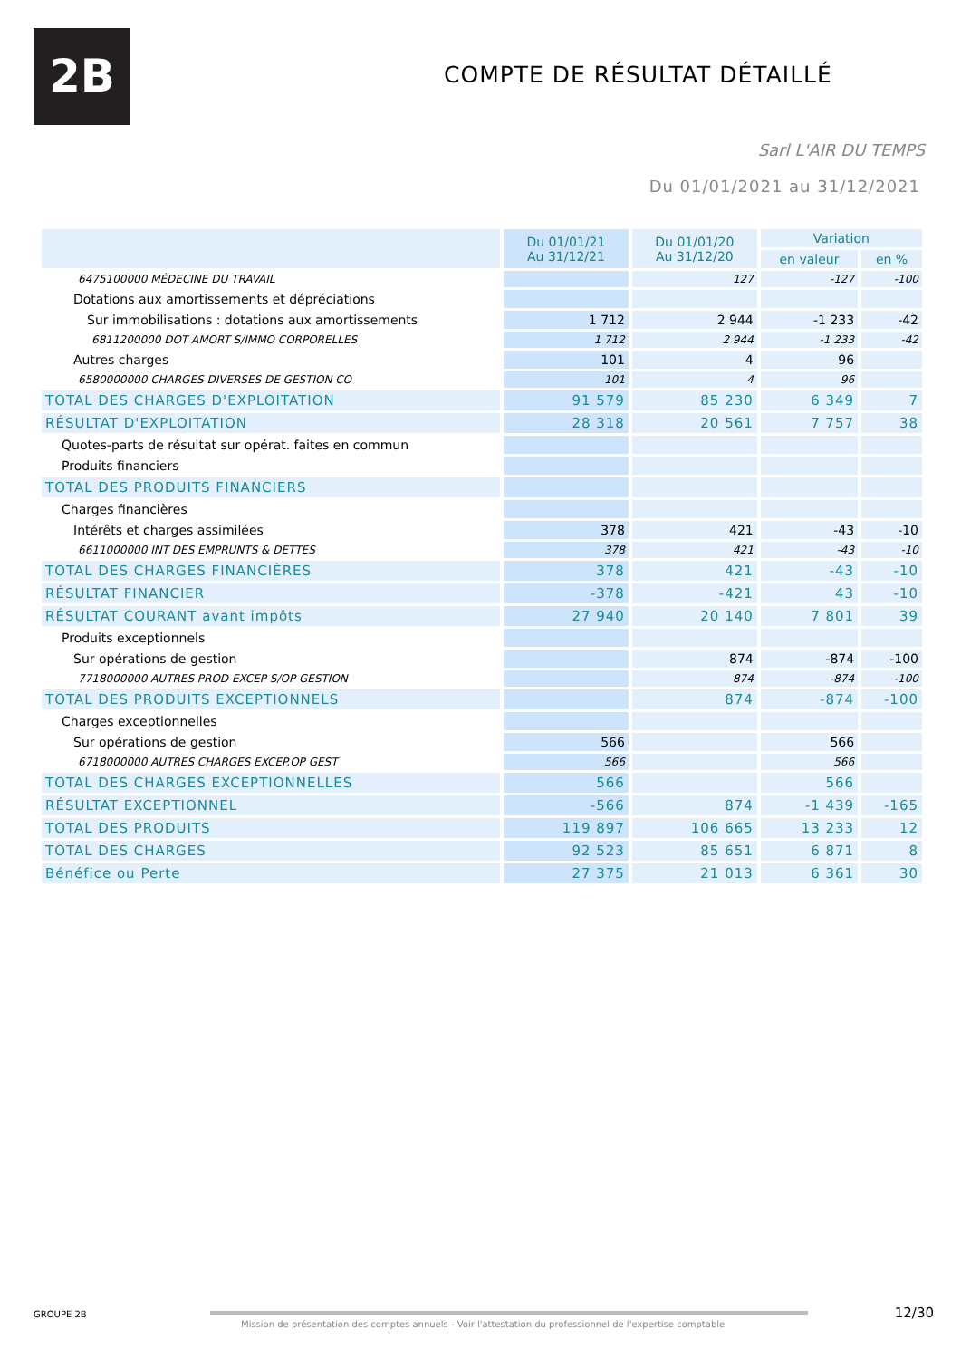2B COMPTE DE RÉSULTAT DÉTAILLÉ
Sarl L'AIR DU TEMPS
Du 01/01/2021 au 31/12/2021
| | Du 01/01/21 Au 31/12/21 | Du 01/01/20 Au 31/12/20 | Variation | |
| --- | --- | --- | --- | --- |
| | | | en valeur | en % |
| 6475100000 MÉDECINE DU TRAVAIL | | 127 | -127 | -100 |
| Dotations aux amortissements et dépréciations | | | | |
| Sur immobilisations : dotations aux amortissements | 1 712 | 2 944 | -1 233 | -42 |
| 6811200000 DOT AMORT S/IMMO CORPORELLES | 1 712 | 2 944 | -1 233 | -42 |
| Autres charges | 101 | 4 | 96 | |
| 6580000000 CHARGES DIVERSES DE GESTION CO | 101 | 4 | 96 | |
| TOTAL DES CHARGES D'EXPLOITATION | 91 579 | 85 230 | 6 349 | 7 |
| RÉSULTAT D'EXPLOITATION | 28 318 | 20 561 | 7 757 | 38 |
| Quotes-parts de résultat sur opérat. faites en commun | | | | |
| Produits financiers | | | | |
| TOTAL DES PRODUITS FINANCIERS | | | | |
| Charges financières | | | | |
| Intérêts et charges assimilées | 378 | 421 | -43 | -10 |
| 6611000000 INT DES EMPRUNTS & DETTES | 378 | 421 | -43 | -10 |
| TOTAL DES CHARGES FINANCIÈRES | 378 | 421 | -43 | -10 |
| RÉSULTAT FINANCIER | -378 | -421 | 43 | -10 |
| RÉSULTAT COURANT avant impôts | 27 940 | 20 140 | 7 801 | 39 |
| Produits exceptionnels | | | | |
| Sur opérations de gestion | | 874 | -874 | -100 |
| 7718000000 AUTRES PROD EXCEP S/OP GESTION | | 874 | -874 | -100 |
| TOTAL DES PRODUITS EXCEPTIONNELS | | 874 | -874 | -100 |
| Charges exceptionnelles | | | | |
| Sur opérations de gestion | 566 | | 566 | |
| 6718000000 AUTRES CHARGES EXCEP.OP GEST | 566 | | 566 | |
| TOTAL DES CHARGES EXCEPTIONNELLES | 566 | | 566 | |
| RÉSULTAT EXCEPTIONNEL | -566 | 874 | -1 439 | -165 |
| TOTAL DES PRODUITS | 119 897 | 106 665 | 13 233 | 12 |
| TOTAL DES CHARGES | 92 523 | 85 651 | 6 871 | 8 |
| Bénéfice ou Perte | 27 375 | 21 013 | 6 361 | 30 |
GROUPE 2B
Mission de présentation des comptes annuels - Voir l'attestation du professionnel de l'expertise comptable
12/30